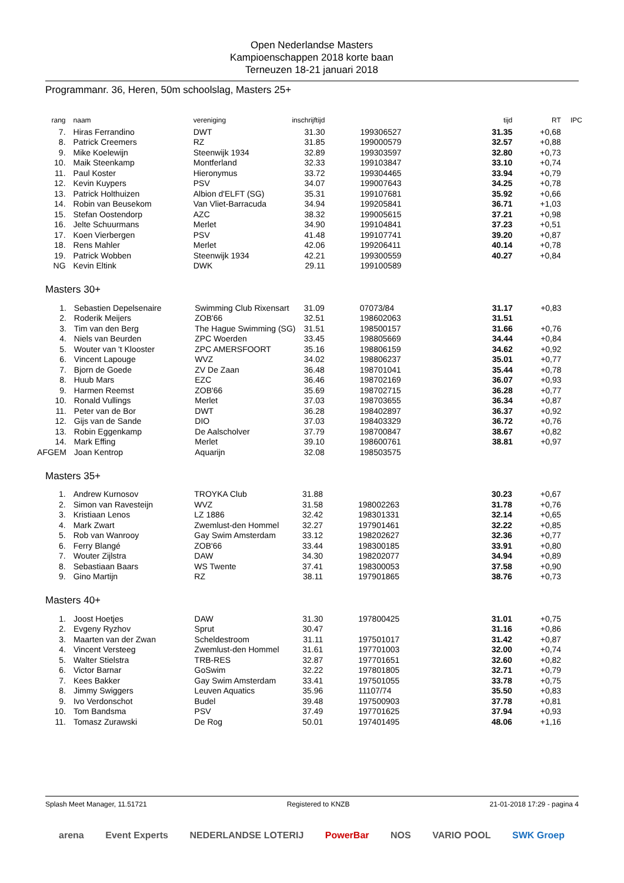Open Nederlandse Masters
Kampioenschappen 2018 korte baan
Terneuzen 18-21 januari 2018
Programmanr. 36, Heren, 50m schoolslag, Masters 25+
| rang | naam | vereniging | inschrijftijd | | tijd | RT | IPC |
| --- | --- | --- | --- | --- | --- | --- | --- |
| 7. | Hiras Ferrandino | DWT | 31.30 | 199306527 | 31.35 | +0,68 | |
| 8. | Patrick Creemers | RZ | 31.85 | 199000579 | 32.57 | +0,88 | |
| 9. | Mike Koelewijn | Steenwijk 1934 | 32.89 | 199303597 | 32.80 | +0,73 | |
| 10. | Maik Steenkamp | Montferland | 32.33 | 199103847 | 33.10 | +0,74 | |
| 11. | Paul Koster | Hieronymus | 33.72 | 199304465 | 33.94 | +0,79 | |
| 12. | Kevin Kuypers | PSV | 34.07 | 199007643 | 34.25 | +0,78 | |
| 13. | Patrick Holthuizen | Albion d'ELFT (SG) | 35.31 | 199107681 | 35.92 | +0,66 | |
| 14. | Robin van Beusekom | Van Vliet-Barracuda | 34.94 | 199205841 | 36.71 | +1,03 | |
| 15. | Stefan Oostendorp | AZC | 38.32 | 199005615 | 37.21 | +0,98 | |
| 16. | Jelte Schuurmans | Merlet | 34.90 | 199104841 | 37.23 | +0,51 | |
| 17. | Koen Vierbergen | PSV | 41.48 | 199107741 | 39.20 | +0,87 | |
| 18. | Rens Mahler | Merlet | 42.06 | 199206411 | 40.14 | +0,78 | |
| 19. | Patrick Wobben | Steenwijk 1934 | 42.21 | 199300559 | 40.27 | +0,84 | |
| NG | Kevin Eltink | DWK | 29.11 | 199100589 | | | |
Masters 30+
| 1. | Sebastien Depelsenaire | Swimming Club Rixensart | 31.09 | 07073/84 | 31.17 | +0,83 | |
| 2. | Roderik Meijers | ZOB'66 | 32.51 | 198602063 | 31.51 | | |
| 3. | Tim van den Berg | The Hague Swimming (SG) | 31.51 | 198500157 | 31.66 | +0,76 | |
| 4. | Niels van Beurden | ZPC Woerden | 33.45 | 198805669 | 34.44 | +0,84 | |
| 5. | Wouter van 't Klooster | ZPC AMERSFOORT | 35.16 | 198806159 | 34.62 | +0,92 | |
| 6. | Vincent Lapouge | WVZ | 34.02 | 198806237 | 35.01 | +0,77 | |
| 7. | Bjorn de Goede | ZV De Zaan | 36.48 | 198701041 | 35.44 | +0,78 | |
| 8. | Huub Mars | EZC | 36.46 | 198702169 | 36.07 | +0,93 | |
| 9. | Harmen Reemst | ZOB'66 | 35.69 | 198702715 | 36.28 | +0,77 | |
| 10. | Ronald Vullings | Merlet | 37.03 | 198703655 | 36.34 | +0,87 | |
| 11. | Peter van de Bor | DWT | 36.28 | 198402897 | 36.37 | +0,92 | |
| 12. | Gijs van de Sande | DIO | 37.03 | 198403329 | 36.72 | +0,76 | |
| 13. | Robin Eggenkamp | De Aalscholver | 37.79 | 198700847 | 38.67 | +0,82 | |
| 14. | Mark Effing | Merlet | 39.10 | 198600761 | 38.81 | +0,97 | |
| AFGEM | Joan Kentrop | Aquarijn | 32.08 | 198503575 | | | |
Masters 35+
| 1. | Andrew Kurnosov | TROYKA Club | 31.88 | | 30.23 | +0,67 | |
| 2. | Simon van Ravesteijn | WVZ | 31.58 | 198002263 | 31.78 | +0,76 | |
| 3. | Kristiaan Lenos | LZ 1886 | 32.42 | 198301331 | 32.14 | +0,65 | |
| 4. | Mark Zwart | Zwemlust-den Hommel | 32.27 | 197901461 | 32.22 | +0,85 | |
| 5. | Rob van Wanrooy | Gay Swim Amsterdam | 33.12 | 198202627 | 32.36 | +0,77 | |
| 6. | Ferry Blangé | ZOB'66 | 33.44 | 198300185 | 33.91 | +0,80 | |
| 7. | Wouter Zijlstra | DAW | 34.30 | 198202077 | 34.94 | +0,89 | |
| 8. | Sebastiaan Baars | WS Twente | 37.41 | 198300053 | 37.58 | +0,90 | |
| 9. | Gino Martijn | RZ | 38.11 | 197901865 | 38.76 | +0,73 | |
Masters 40+
| 1. | Joost Hoetjes | DAW | 31.30 | 197800425 | 31.01 | +0,75 | |
| 2. | Evgeny Ryzhov | Sprut | 30.47 | | 31.16 | +0,86 | |
| 3. | Maarten van der Zwan | Scheldestroom | 31.11 | 197501017 | 31.42 | +0,87 | |
| 4. | Vincent Versteeg | Zwemlust-den Hommel | 31.61 | 197701003 | 32.00 | +0,74 | |
| 5. | Walter Stielstra | TRB-RES | 32.87 | 197701651 | 32.60 | +0,82 | |
| 6. | Victor Barnar | GoSwim | 32.22 | 197801805 | 32.71 | +0,79 | |
| 7. | Kees Bakker | Gay Swim Amsterdam | 33.41 | 197501055 | 33.78 | +0,75 | |
| 8. | Jimmy Swiggers | Leuven Aquatics | 35.96 | 11107/74 | 35.50 | +0,83 | |
| 9. | Ivo Verdonschot | Budel | 39.48 | 197500903 | 37.78 | +0,81 | |
| 10. | Tom Bandsma | PSV | 37.49 | 197701625 | 37.94 | +0,93 | |
| 11. | Tomasz Zurawski | De Rog | 50.01 | 197401495 | 48.06 | +1,16 | |
Splash Meet Manager, 11.51721 Registered to KNZB 21-01-2018 17:29 - pagina 4
arena Event Experts NEDERLANDSE LOTERIJ PowerBar NOS VARIO POOL SWK Groep